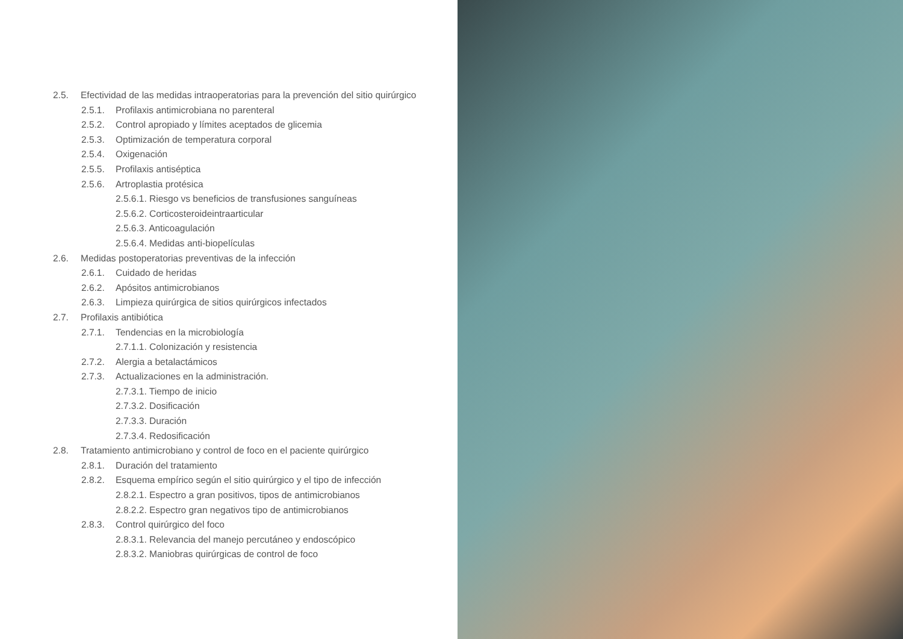2.5. Efectividad de las medidas intraoperatorias para la prevención del sitio quirúrgico
2.5.1. Profilaxis antimicrobiana no parenteral
2.5.2. Control apropiado y límites aceptados de glicemia
2.5.3. Optimización de temperatura corporal
2.5.4. Oxigenación
2.5.5. Profilaxis antiséptica
2.5.6. Artroplastia protésica
2.5.6.1. Riesgo vs beneficios de transfusiones sanguíneas
2.5.6.2. Corticosteroideintraarticular
2.5.6.3. Anticoagulación
2.5.6.4. Medidas anti-biopelículas
2.6. Medidas postoperatorias preventivas de la infección
2.6.1. Cuidado de heridas
2.6.2. Apósitos antimicrobianos
2.6.3. Limpieza quirúrgica de sitios quirúrgicos infectados
2.7. Profilaxis antibiótica
2.7.1. Tendencias en la microbiología
2.7.1.1. Colonización y resistencia
2.7.2. Alergia a betalactámicos
2.7.3. Actualizaciones en la administración.
2.7.3.1. Tiempo de inicio
2.7.3.2. Dosificación
2.7.3.3. Duración
2.7.3.4. Redosificación
2.8. Tratamiento antimicrobiano y control de foco en el paciente quirúrgico
2.8.1. Duración del tratamiento
2.8.2. Esquema empírico según el sitio quirúrgico y el tipo de infección
2.8.2.1. Espectro a gran positivos, tipos de antimicrobianos
2.8.2.2. Espectro gran negativos tipo de antimicrobianos
2.8.3. Control quirúrgico del foco
2.8.3.1. Relevancia del manejo percutáneo y endoscópico
2.8.3.2. Maniobras quirúrgicas de control de foco